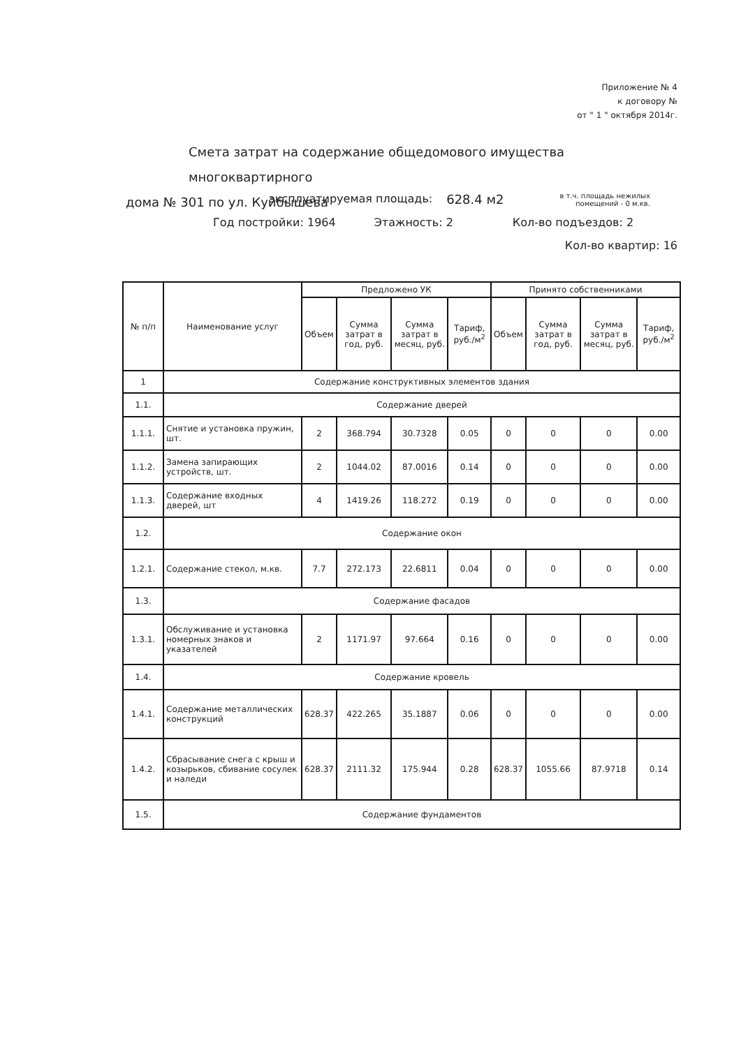Приложение № 4
к договору №
от " 1 " октября 2014г.
Смета затрат на содержание общедомового имущества многоквартирного
дома № 301 по ул. Куйбышева
эксплуатируемая площадь: 628.4 м2 в т.ч. площадь нежилых
помещений - 0 м.кв.
Год постройки: 1964 Этажность: 2 Кол-во подъездов: 2
Кол-во квартир: 16
| № п/п | Наименование услуг | Предложено УК | | | | Принято собственниками | | | |
| --- | --- | --- | --- | --- | --- | --- | --- | --- | --- |
| | | Объем | Сумма затрат в год, руб. | Сумма затрат в месяц, руб. | Тариф, руб./м<sup>2</sup> | Объем | Сумма затрат в год, руб. | Сумма затрат в месяц, руб. | Тариф, руб./м<sup>2</sup> |
| 1 | Содержание конструктивных элементов здания | | | | | | | | |
| 1.1. | Содержание дверей | | | | | | | | |
| 1.1.1. | Снятие и установка пружин, шт. | 2 | 368.794 | 30.7328 | 0.05 | 0 | 0 | 0 | 0.00 |
| 1.1.2. | Замена запирающих устройств, шт. | 2 | 1044.02 | 87.0016 | 0.14 | 0 | 0 | 0 | 0.00 |
| 1.1.3. | Содержание входных дверей, шт | 4 | 1419.26 | 118.272 | 0.19 | 0 | 0 | 0 | 0.00 |
| 1.2. | Содержание окон | | | | | | | | |
| 1.2.1. | Содержание стекол, м.кв. | 7.7 | 272.173 | 22.6811 | 0.04 | 0 | 0 | 0 | 0.00 |
| 1.3. | Содержание фасадов | | | | | | | | |
| 1.3.1. | Обслуживание и установка номерных знаков и указателей | 2 | 1171.97 | 97.664 | 0.16 | 0 | 0 | 0 | 0.00 |
| 1.4. | Содержание кровель | | | | | | | | |
| 1.4.1. | Содержание металлических конструкций | 628.37 | 422.265 | 35.1887 | 0.06 | 0 | 0 | 0 | 0.00 |
| 1.4.2. | Сбрасывание снега с крыш и козырьков, сбивание сосулек и наледи | 628.37 | 2111.32 | 175.944 | 0.28 | 628.37 | 1055.66 | 87.9718 | 0.14 |
| 1.5. | Содержание фундаментов | | | | | | | | |